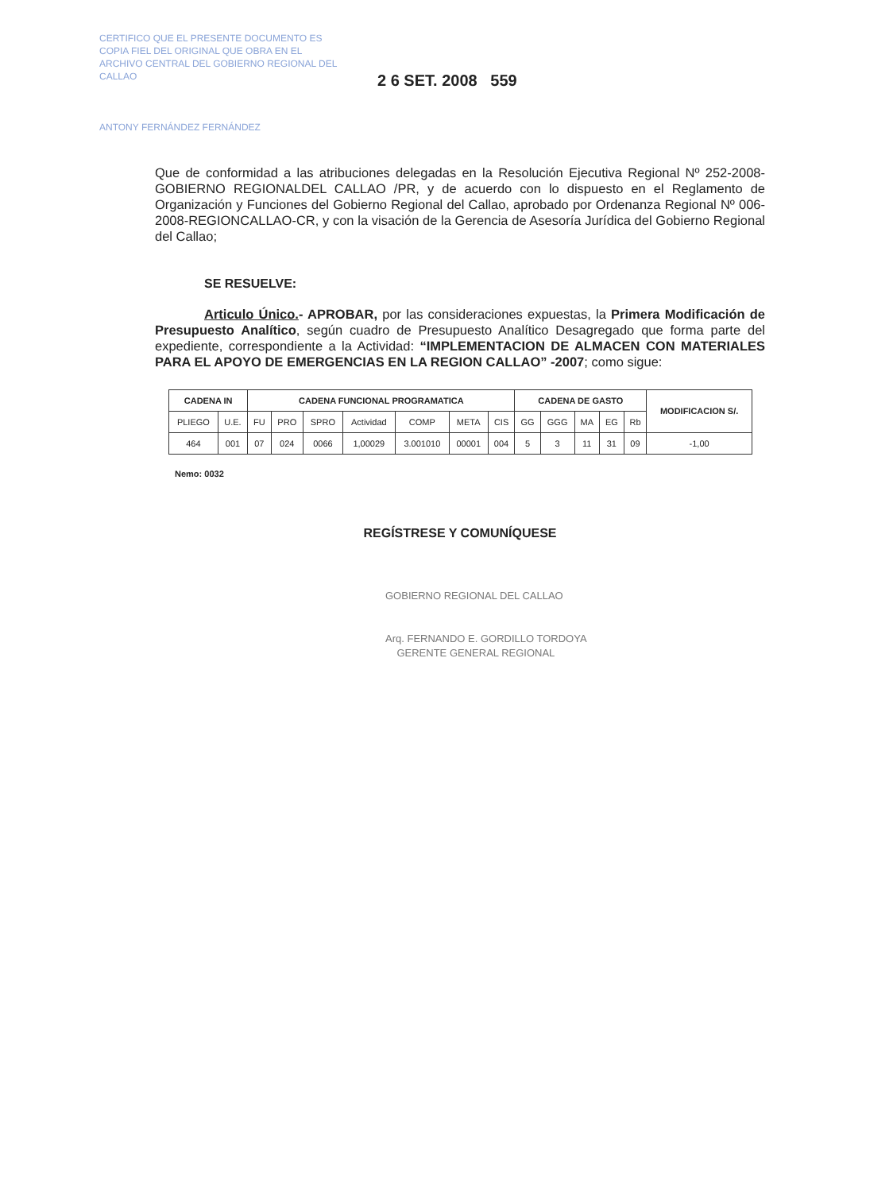CERTIFICO QUE EL PRESENTE DOCUMENTO ES COPIA FIEL DEL ORIGINAL QUE OBRA EN EL ARCHIVO CENTRAL DEL GOBIERNO REGIONAL DEL CALLAO
ANTONY FERNÁNDEZ FERNÁNDEZ
2 6 SET. 2008 559
Que de conformidad a las atribuciones delegadas en la Resolución Ejecutiva Regional Nº 252-2008-GOBIERNO REGIONALDEL CALLAO /PR, y de acuerdo con lo dispuesto en el Reglamento de Organización y Funciones del Gobierno Regional del Callao, aprobado por Ordenanza Regional Nº 006-2008-REGIONCALLAO-CR, y con la visación de la Gerencia de Asesoría Jurídica del Gobierno Regional del Callao;
SE RESUELVE:
Articulo Único.- APROBAR, por las consideraciones expuestas, la Primera Modificación de Presupuesto Analítico, según cuadro de Presupuesto Analítico Desagregado que forma parte del expediente, correspondiente a la Actividad: “IMPLEMENTACION DE ALMACEN CON MATERIALES PARA EL APOYO DE EMERGENCIAS EN LA REGION CALLAO” -2007; como sigue:
| CADENA IN | | CADENA FUNCIONAL PROGRAMATICA | | | | | | | CADENA DE GASTO | | | | | MODIFICACION S/. |
| --- | --- | --- | --- | --- | --- | --- | --- | --- | --- | --- | --- | --- | --- | --- |
| PLIEGO | U.E. | FU | PRO | SPRO | Actividad | COMP | META | CIS | GG | GGG | MA | EG | Rb | |
| 464 | 001 | 07 | 024 | 0066 | 1,00029 | 3.001010 | 00001 | 004 | 5 | 3 | 11 | 31 | 09 | -1,00 |
Nemo: 0032
REGÍSTRESE Y COMUNÍQUESE
GOBIERNO REGIONAL DEL CALLAO
Arq. FERNANDO E. GORDILLO TORDOYA
GERENTE GENERAL REGIONAL